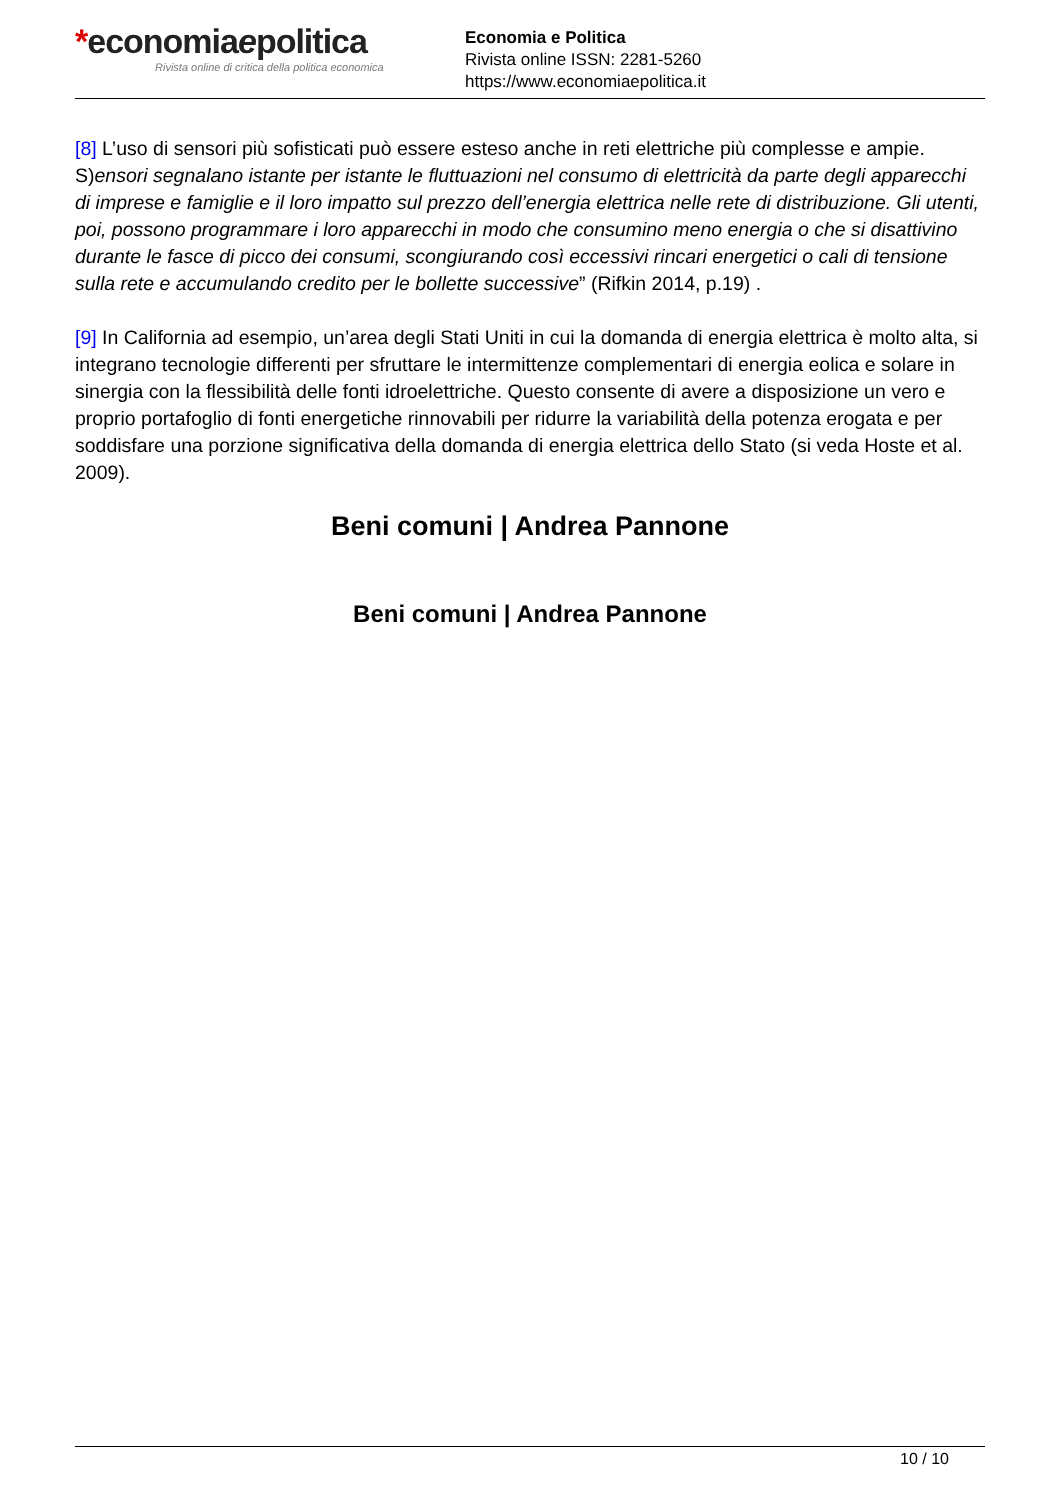*economiaepolitica
Rivista online di critica della politica economica
Economia e Politica
Rivista online ISSN: 2281-5260
https://www.economiaepolitica.it
[8] L’uso di sensori più sofisticati può essere esteso anche in reti elettriche più complesse e ampie. S)ensori segnalano istante per istante le fluttuazioni nel consumo di elettricità da parte degli apparecchi di imprese e famiglie e il loro impatto sul prezzo dell’energia elettrica nelle rete di distribuzione. Gli utenti, poi, possono programmare i loro apparecchi in modo che consumino meno energia o che si disattivino durante le fasce di picco dei consumi, scongiurando così eccessivi rincari energetici o cali di tensione sulla rete e accumulando credito per le bollette successive” (Rifkin 2014, p.19) .
[9] In California ad esempio, un’area degli Stati Uniti in cui la domanda di energia elettrica è molto alta, si integrano tecnologie differenti per sfruttare le intermittenze complementari di energia eolica e solare in sinergia con la flessibilità delle fonti idroelettriche. Questo consente di avere a disposizione un vero e proprio portafoglio di fonti energetiche rinnovabili per ridurre la variabilità della potenza erogata e per soddisfare una porzione significativa della domanda di energia elettrica dello Stato (si veda Hoste et al. 2009).
Beni comuni | Andrea Pannone
Beni comuni | Andrea Pannone
10 / 10